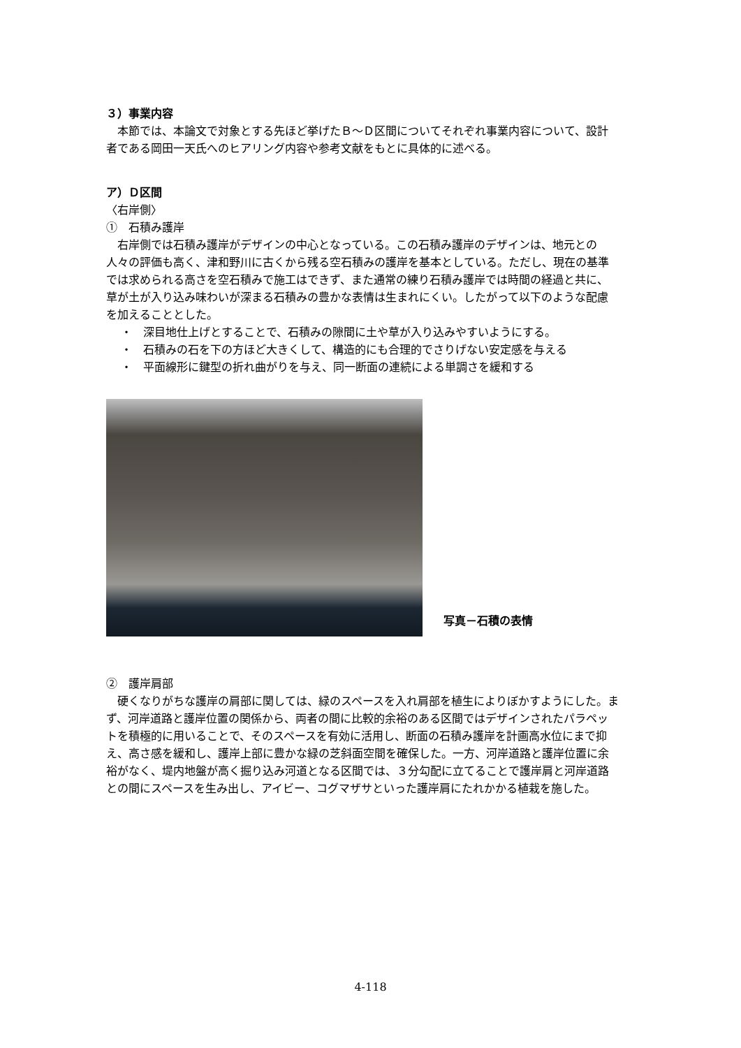３）事業内容
本節では、本論文で対象とする先ほど挙げたＢ～Ｄ区間についてそれぞれ事業内容について、設計者である岡田一天氏へのヒアリング内容や参考文献をもとに具体的に述べる。
ア）Ｄ区間
〈右岸側〉
①　石積み護岸
右岸側では石積み護岸がデザインの中心となっている。この石積み護岸のデザインは、地元との人々の評価も高く、津和野川に古くから残る空石積みの護岸を基本としている。ただし、現在の基準では求められる高さを空石積みで施工はできず、また通常の練り石積み護岸では時間の経過と共に、草が土が入り込み味わいが深まる石積みの豊かな表情は生まれにくい。したがって以下のような配慮を加えることとした。
・　深目地仕上げとすることで、石積みの隙間に土や草が入り込みやすいようにする。
・　石積みの石を下の方ほど大きくして、構造的にも合理的でさりげない安定感を与える
・　平面線形に鍵型の折れ曲がりを与え、同一断面の連続による単調さを緩和する
写真－石積の表情
②　護岸肩部
硬くなりがちな護岸の肩部に関しては、緑のスペースを入れ肩部を植生によりぼかすようにした。まず、河岸道路と護岸位置の関係から、両者の間に比較的余裕のある区間ではデザインされたパラペットを積極的に用いることで、そのスペースを有効に活用し、断面の石積み護岸を計画高水位にまで抑え、高さ感を緩和し、護岸上部に豊かな緑の芝斜面空間を確保した。一方、河岸道路と護岸位置に余裕がなく、堤内地盤が高く掘り込み河道となる区間では、３分勾配に立てることで護岸肩と河岸道路との間にスペースを生み出し、アイビー、コグマザサといった護岸肩にたれかかる植栽を施した。
4-118